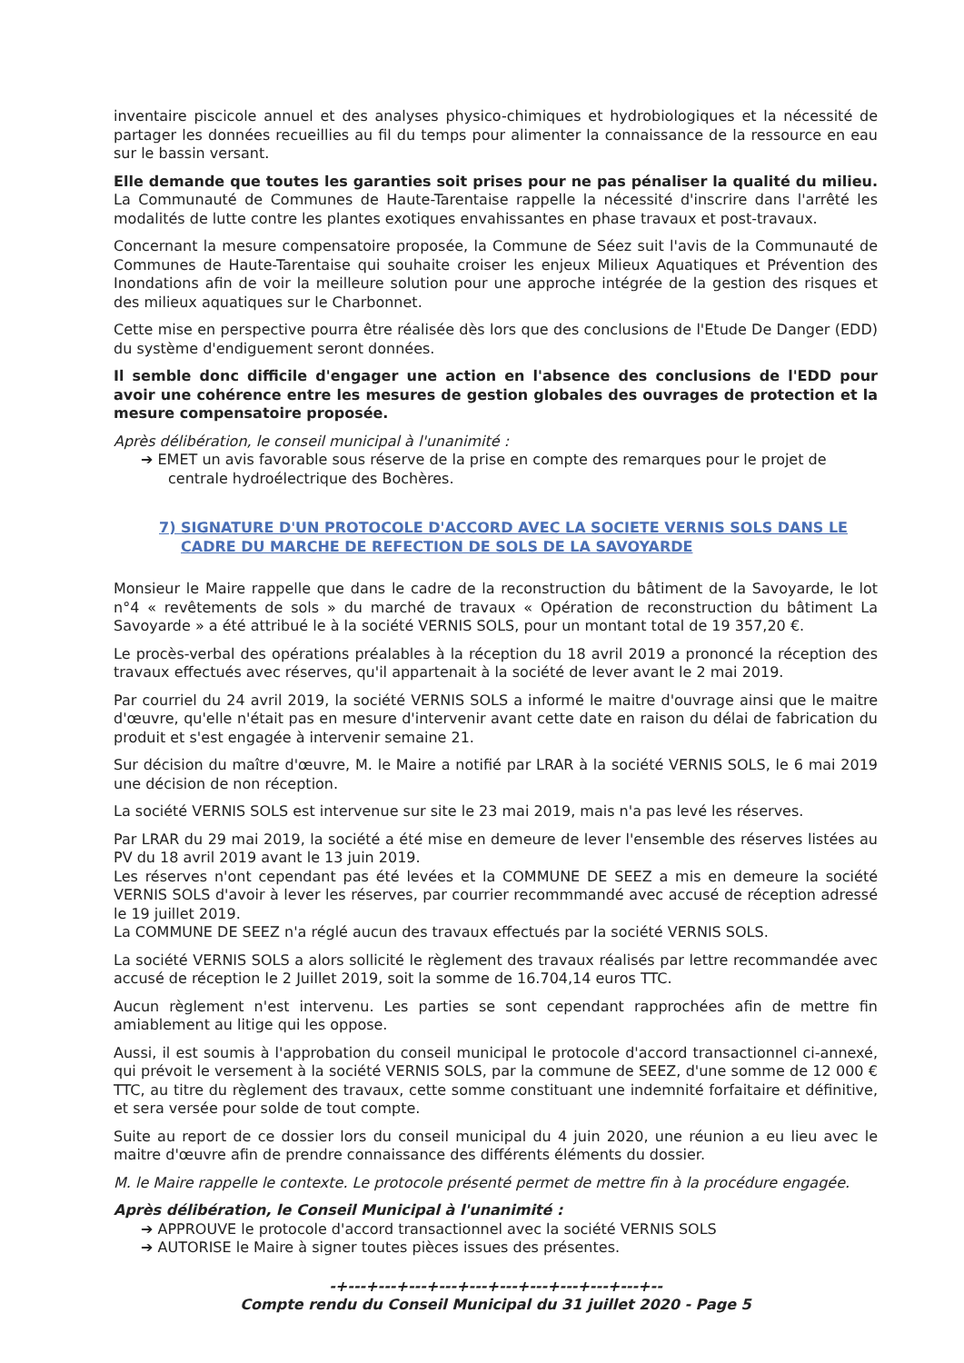inventaire piscicole annuel et des analyses physico-chimiques et hydrobiologiques et la nécessité de partager les données recueillies au fil du temps pour alimenter la connaissance de la ressource en eau sur le bassin versant.
Elle demande que toutes les garanties soit prises pour ne pas pénaliser la qualité du milieu. La Communauté de Communes de Haute-Tarentaise rappelle la nécessité d'inscrire dans l'arrêté les modalités de lutte contre les plantes exotiques envahissantes en phase travaux et post-travaux.
Concernant la mesure compensatoire proposée, la Commune de Séez suit l'avis de la Communauté de Communes de Haute-Tarentaise qui souhaite croiser les enjeux Milieux Aquatiques et Prévention des Inondations afin de voir la meilleure solution pour une approche intégrée de la gestion des risques et des milieux aquatiques sur le Charbonnet.
Cette mise en perspective pourra être réalisée dès lors que des conclusions de l'Etude De Danger (EDD) du système d'endiguement seront données.
Il semble donc difficile d'engager une action en l'absence des conclusions de l'EDD pour avoir une cohérence entre les mesures de gestion globales des ouvrages de protection et la mesure compensatoire proposée.
Après délibération, le conseil municipal à l'unanimité :
➔ EMET un avis favorable sous réserve de la prise en compte des remarques pour le projet de centrale hydroélectrique des Bochères.
7) SIGNATURE D'UN PROTOCOLE D'ACCORD AVEC LA SOCIETE VERNIS SOLS DANS LE CADRE DU MARCHE DE REFECTION DE SOLS DE LA SAVOYARDE
Monsieur le Maire rappelle que dans le cadre de la reconstruction du bâtiment de la Savoyarde, le lot n°4 « revêtements de sols » du marché de travaux « Opération de reconstruction du bâtiment La Savoyarde » a été attribué le à la société VERNIS SOLS, pour un montant total de 19 357,20 €.
Le procès-verbal des opérations préalables à la réception du 18 avril 2019 a prononcé la réception des travaux effectués avec réserves, qu'il appartenait à la société de lever avant le 2 mai 2019.
Par courriel du 24 avril 2019, la société VERNIS SOLS a informé le maitre d'ouvrage ainsi que le maitre d'œuvre, qu'elle n'était pas en mesure d'intervenir avant cette date en raison du délai de fabrication du produit et s'est engagée à intervenir semaine 21.
Sur décision du maître d'œuvre, M. le Maire a notifié par LRAR à la société VERNIS SOLS, le 6 mai 2019 une décision de non réception.
La société VERNIS SOLS est intervenue sur site le 23 mai 2019, mais n'a pas levé les réserves.
Par LRAR du 29 mai 2019, la société a été mise en demeure de lever l'ensemble des réserves listées au PV du 18 avril 2019 avant le 13 juin 2019.
Les réserves n'ont cependant pas été levées et la COMMUNE DE SEEZ a mis en demeure la société VERNIS SOLS d'avoir à lever les réserves, par courrier recommmandé avec accusé de réception adressé le 19 juillet 2019.
La COMMUNE DE SEEZ n'a réglé aucun des travaux effectués par la société VERNIS SOLS.
La société VERNIS SOLS a alors sollicité le règlement des travaux réalisés par lettre recommandée avec accusé de réception le 2 Juillet 2019, soit la somme de 16.704,14 euros TTC.
Aucun règlement n'est intervenu. Les parties se sont cependant rapprochées afin de mettre fin amiablement au litige qui les oppose.
Aussi, il est soumis à l'approbation du conseil municipal le protocole d'accord transactionnel ci-annexé, qui prévoit le versement à la société VERNIS SOLS, par la commune de SEEZ, d'une somme de 12 000 € TTC, au titre du règlement des travaux, cette somme constituant une indemnité forfaitaire et définitive, et sera versée pour solde de tout compte.
Suite au report de ce dossier lors du conseil municipal du 4 juin 2020, une réunion a eu lieu avec le maitre d'œuvre afin de prendre connaissance des différents éléments du dossier.
M. le Maire rappelle le contexte. Le protocole présenté permet de mettre fin à la procédure engagée.
Après délibération, le Conseil Municipal à l'unanimité :
➔ APPROUVE le protocole d'accord transactionnel avec la société VERNIS SOLS
➔ AUTORISE le Maire à signer toutes pièces issues des présentes.
-+---+---+---+---+---+---+---+---+---+---+--
Compte rendu du Conseil Municipal du 31 juillet 2020 - Page 5